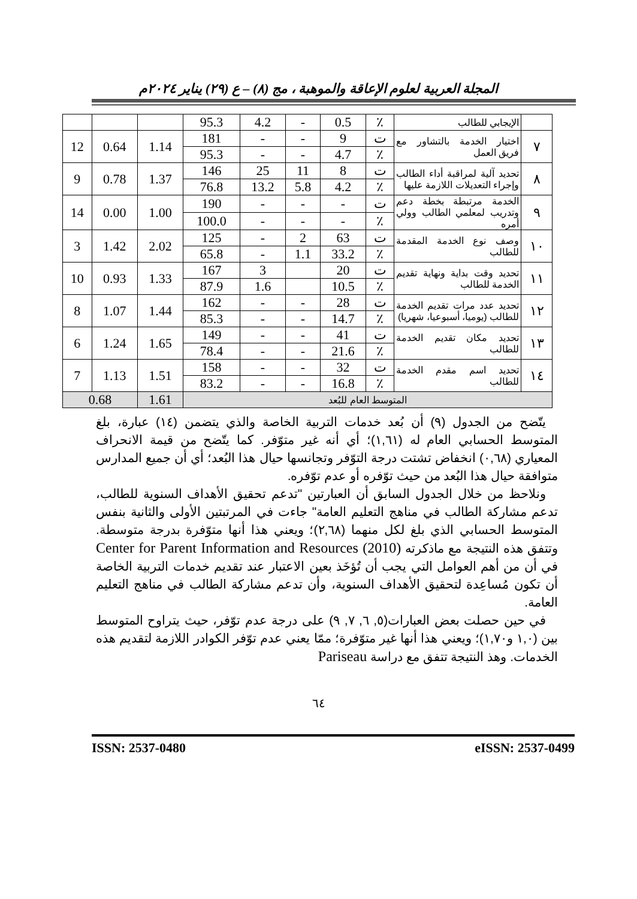المجلة العربية لعلوم الإعاقة والموهبة ، مج (٨) – ع (٢٩) يناير ٢٠٢٤م
| | الإيجابي للطالب | ٪ | 0.5 | - | 4.2 | 95.3 | | | |
| ٧ | اختيار الخدمة بالتشاور مع فريق العمل | ت | 9 | - | - | 181 | 1.14 | 0.64 | 12 |
| | | ٪ | 4.7 | - | - | 95.3 | | | |
| ٨ | تحديد آلية لمراقبة أداء الطالب وإجراء التعديلات اللازمة عليها | ت | 8 | 11 | 25 | 146 | 1.37 | 0.78 | 9 |
| | | ٪ | 4.2 | 5.8 | 13.2 | 76.8 | | | |
| ٩ | الخدمة مرتبطة بخطة دعم وتدريب لمعلمي الطالب وولي أمره | ت | - | - | - | 190 | 1.00 | 0.00 | 14 |
| | | ٪ | - | - | - | 100.0 | | | |
| ١٠ | وصف نوع الخدمة المقدمة للطالب | ت | 63 | 2 | - | 125 | 2.02 | 1.42 | 3 |
| | | ٪ | 33.2 | 1.1 | - | 65.8 | | | |
| ١١ | تحديد وقت بداية ونهاية تقديم الخدمة للطالب | ت | 20 | | 3 | 167 | 1.33 | 0.93 | 10 |
| | | ٪ | 10.5 | | 1.6 | 87.9 | | | |
| ١٢ | تحديد عدد مرات تقديم الخدمة للطالب (يوميا، أسبوعيا، شهريا) | ت | 28 | - | - | 162 | 1.44 | 1.07 | 8 |
| | | ٪ | 14.7 | - | - | 85.3 | | | |
| ١٣ | تحديد مكان تقديم الخدمة للطالب | ت | 41 | - | - | 149 | 1.65 | 1.24 | 6 |
| | | ٪ | 21.6 | - | - | 78.4 | | | |
| ١٤ | تحديد اسم مقدم الخدمة للطالب | ت | 32 | - | - | 158 | 1.51 | 1.13 | 7 |
| | | ٪ | 16.8 | - | - | 83.2 | | | |
| المتوسط العام للبُعد | | | | | | | 1.61 | 0.68 | |
يتّضح من الجدول (٩) أن بُعد خدمات التربية الخاصة والذي يتضمن (١٤) عبارة، بلغ المتوسط الحسابي العام له (١,٦١)؛ أي أنه غير متوّفر. كما يتّضح من قيمة الانحراف المعياري (٠,٦٨) انخفاض تشتت درجة التوّفر وتجانسها حيال هذا البُعد؛ أي أن جميع المدارس متوافقة حيال هذا البُعد من حيث توّفره أو عدم توّفره.
ونلاحظ من خلال الجدول السابق أن العبارتين "تدعم تحقيق الأهداف السنوية للطالب، تدعم مشاركة الطالب في مناهج التعليم العامة" جاءت في المرتبتين الأولى والثانية بنفس المتوسط الحسابي الذي بلغ لكل منهما (٢,٦٨)؛ ويعني هذا أنها متوّفرة بدرجة متوسطة. وتتفق هذه النتيجة مع ماذكرته Center for Parent Information and Resources (2010) في أن من أهم العوامل التي يجب أن تُؤخَذ بعين الاعتبار عند تقديم خدمات التربية الخاصة أن تكون مُساعِدة لتحقيق الأهداف السنوية، وأن تدعم مشاركة الطالب في مناهج التعليم العامة.
في حين حصلت بعض العبارات(٥, ٦, ٧, ٩) على درجة عدم توّفر، حيث يتراوح المتوسط بين (١,٠ و١,٧٠)؛ ويعني هذا أنها غير متوّفرة؛ ممّا يعني عدم توّفر الكوادر اللازمة لتقديم هذه الخدمات. وهذ النتيجة تتفق مع دراسة Pariseau
٦٤
ISSN: 2537-0480 eISSN: 2537-0499